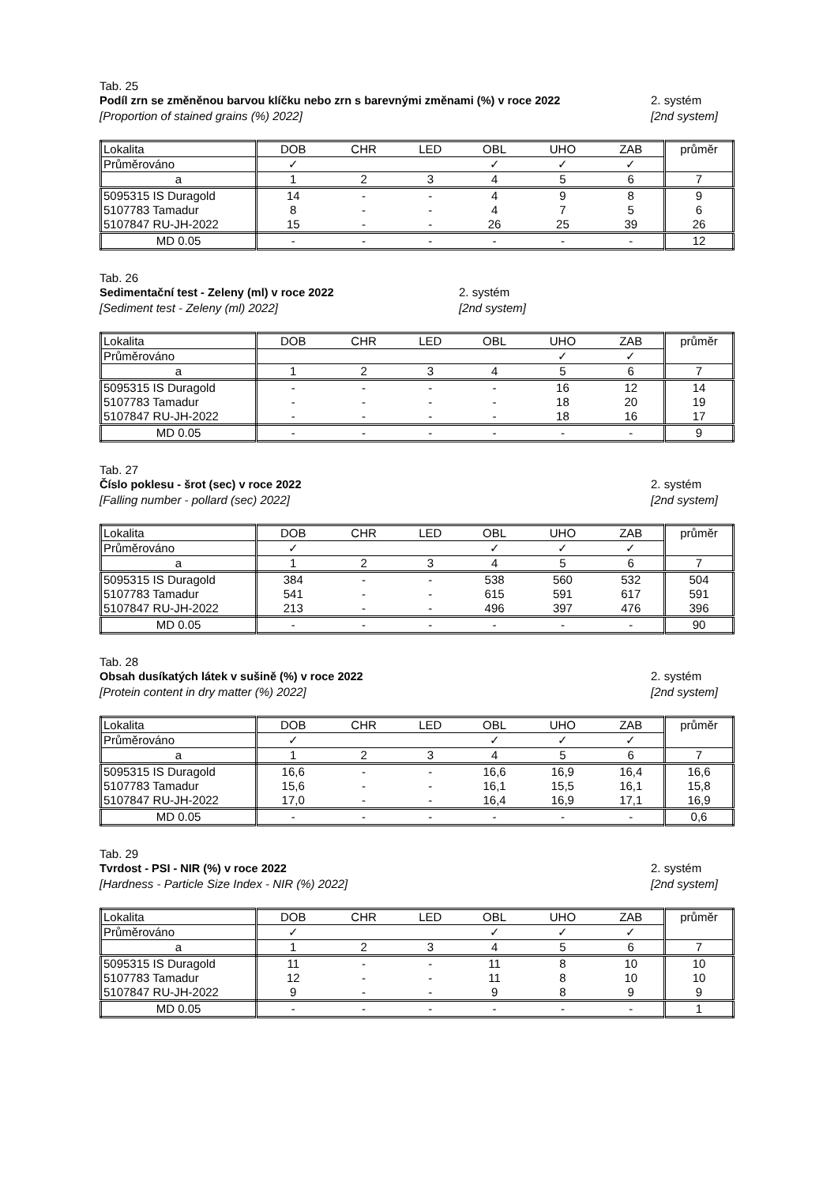Tab. 25
Podíl zrn se změněnou barvou klíčku nebo zrn s barevnými změnami (%) v roce 2022
[Proportion of stained grains (%) 2022]
2. systém
[2nd system]
| Lokalita | DOB | CHR | LED | OBL | UHO | ZAB | průměr |
| Průměrováno | ✓ | | | ✓ | ✓ | ✓ | |
| a | 1 | 2 | 3 | 4 | 5 | 6 | 7 |
| 5095315 IS Duragold | 14 | - | - | 4 | 9 | 8 | 9 |
| 5107783 Tamadur | 8 | - | - | 4 | 7 | 5 | 6 |
| 5107847 RU-JH-2022 | 15 | - | - | 26 | 25 | 39 | 26 |
| MD 0.05 | - | - | - | - | - | - | 12 |
Tab. 26
Sedimentační test - Zeleny (ml) v roce 2022
[Sediment test - Zeleny (ml) 2022]
2. systém
[2nd system]
| Lokalita | DOB | CHR | LED | OBL | UHO | ZAB | průměr |
| Průměrováno | | | | | ✓ | ✓ | |
| a | 1 | 2 | 3 | 4 | 5 | 6 | 7 |
| 5095315 IS Duragold | - | - | - | - | 16 | 12 | 14 |
| 5107783 Tamadur | - | - | - | - | 18 | 20 | 19 |
| 5107847 RU-JH-2022 | - | - | - | - | 18 | 16 | 17 |
| MD 0.05 | - | - | - | - | - | - | 9 |
Tab. 27
Číslo poklesu - šrot (sec) v roce 2022
[Falling number - pollard (sec) 2022]
2. systém
[2nd system]
| Lokalita | DOB | CHR | LED | OBL | UHO | ZAB | průměr |
| Průměrováno | ✓ | | | ✓ | ✓ | ✓ | |
| a | 1 | 2 | 3 | 4 | 5 | 6 | 7 |
| 5095315 IS Duragold | 384 | - | - | 538 | 560 | 532 | 504 |
| 5107783 Tamadur | 541 | - | - | 615 | 591 | 617 | 591 |
| 5107847 RU-JH-2022 | 213 | - | - | 496 | 397 | 476 | 396 |
| MD 0.05 | - | - | - | - | - | - | 90 |
Tab. 28
Obsah dusíkatých látek v sušině (%) v roce 2022
[Protein content in dry matter (%) 2022]
2. systém
[2nd system]
| Lokalita | DOB | CHR | LED | OBL | UHO | ZAB | průměr |
| Průměrováno | ✓ | | | ✓ | ✓ | ✓ | |
| a | 1 | 2 | 3 | 4 | 5 | 6 | 7 |
| 5095315 IS Duragold | 16,6 | - | - | 16,6 | 16,9 | 16,4 | 16,6 |
| 5107783 Tamadur | 15,6 | - | - | 16,1 | 15,5 | 16,1 | 15,8 |
| 5107847 RU-JH-2022 | 17,0 | - | - | 16,4 | 16,9 | 17,1 | 16,9 |
| MD 0.05 | - | - | - | - | - | - | 0,6 |
Tab. 29
Tvrdost - PSI - NIR (%) v roce 2022
[Hardness - Particle Size Index - NIR (%) 2022]
2. systém
[2nd system]
| Lokalita | DOB | CHR | LED | OBL | UHO | ZAB | průměr |
| Průměrováno | ✓ | | | ✓ | ✓ | ✓ | |
| a | 1 | 2 | 3 | 4 | 5 | 6 | 7 |
| 5095315 IS Duragold | 11 | - | - | 11 | 8 | 10 | 10 |
| 5107783 Tamadur | 12 | - | - | 11 | 8 | 10 | 10 |
| 5107847 RU-JH-2022 | 9 | - | - | 9 | 8 | 9 | 9 |
| MD 0.05 | - | - | - | - | - | - | 1 |